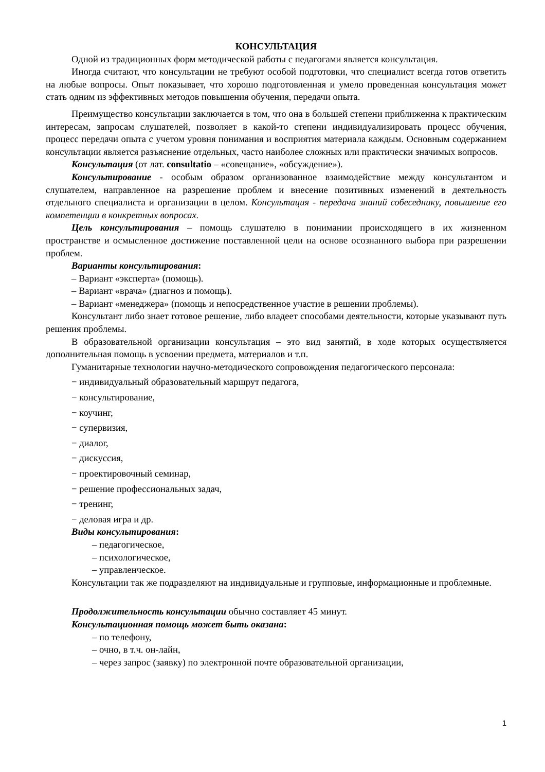КОНСУЛЬТАЦИЯ
Одной из традиционных форм методической работы с педагогами является консультация.
Иногда считают, что консультации не требуют особой подготовки, что специалист всегда готов ответить на любые вопросы. Опыт показывает, что хорошо подготовленная и умело проведенная консультация может стать одним из эффективных методов повышения обучения, передачи опыта.
Преимущество консультации заключается в том, что она в большей степени приближенна к практическим интересам, запросам слушателей, позволяет в какой-то степени индивидуализировать процесс обучения, процесс передачи опыта с учетом уровня понимания и восприятия материала каждым. Основным содержанием консультации является разъяснение отдельных, часто наиболее сложных или практически значимых вопросов.
Консультация (от лат. consultatio – «совещание», «обсуждение»).
Консультирование - особым образом организованное взаимодействие между консультантом и слушателем, направленное на разрешение проблем и внесение позитивных изменений в деятельность отдельного специалиста и организации в целом. Консультация - передача знаний собеседнику, повышение его компетенции в конкретных вопросах.
Цель консультирования – помощь слушателю в понимании происходящего в их жизненном пространстве и осмысленное достижение поставленной цели на основе осознанного выбора при разрешении проблем.
Варианты консультирования:
– Вариант «эксперта» (помощь).
– Вариант «врача» (диагноз и помощь).
– Вариант «менеджера» (помощь и непосредственное участие в решении проблемы).
Консультант либо знает готовое решение, либо владеет способами деятельности, которые указывают путь решения проблемы.
В образовательной организации консультация – это вид занятий, в ходе которых осуществляется дополнительная помощь в усвоении предмета, материалов и т.п.
Гуманитарные технологии научно-методического сопровождения педагогического персонала:
− индивидуальный образовательный маршрут педагога,
− консультирование,
− коучинг,
− супервизия,
− диалог,
− дискуссия,
− проектировочный семинар,
− решение профессиональных задач,
− тренинг,
− деловая игра и др.
Виды консультирования:
– педагогическое,
– психологическое,
– управленческое.
Консультации так же подразделяют на индивидуальные и групповые, информационные и проблемные.
Продолжительность консультации обычно составляет 45 минут.
Консультационная помощь может быть оказана:
– по телефону,
– очно, в т.ч. он-лайн,
– через запрос (заявку) по электронной почте образовательной организации,
1